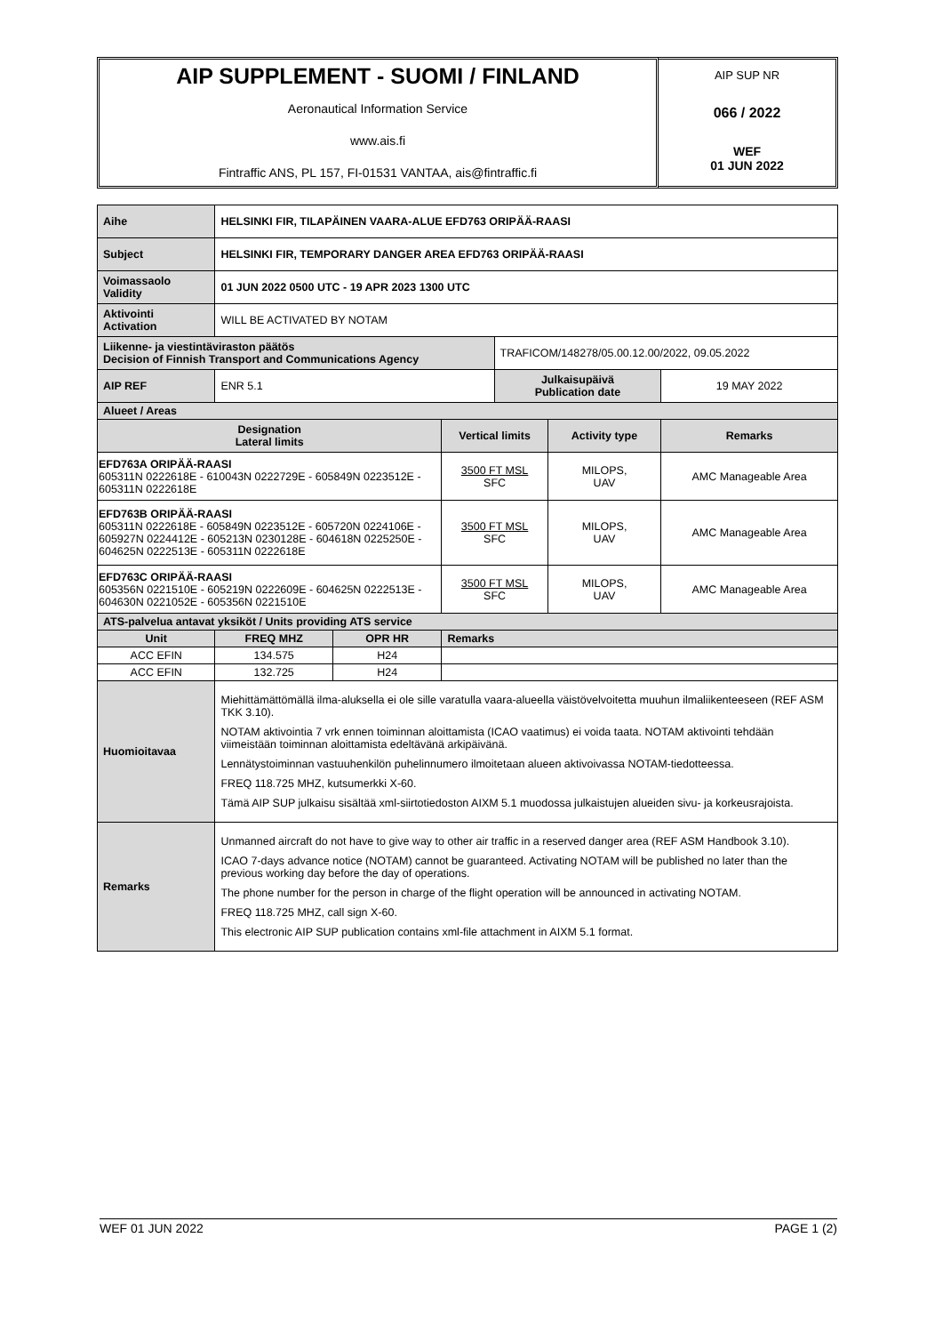AIP SUPPLEMENT - SUOMI / FINLAND
Aeronautical Information Service
www.ais.fi
Fintraffic ANS, PL 157, FI-01531 VANTAA, ais@fintraffic.fi
AIP SUP NR
066 / 2022
WEF
01 JUN 2022
| Aihe | HELSINKI FIR, TILAPÄINEN VAARA-ALUE EFD763 ORIPÄÄ-RAASI | | | | | |
| Subject | HELSINKI FIR, TEMPORARY DANGER AREA EFD763 ORIPÄÄ-RAASI | | | | | |
| Voimassaolo Validity | 01 JUN 2022 0500 UTC - 19 APR 2023 1300 UTC | | | | | |
| Aktivointi Activation | WILL BE ACTIVATED BY NOTAM | | | | | |
| Liikenne- ja viestintäviraston päätös Decision of Finnish Transport and Communications Agency | | | | TRAFICOM/148278/05.00.12.00/2022, 09.05.2022 | | |
| AIP REF | ENR 5.1 | | | Julkaisupäivä Publication date | | 19 MAY 2022 |
| Alueet / Areas | | | | | | |
| Designation Lateral limits | | | Vertical limits | | Activity type | Remarks |
| EFD763A ORIPÄÄ-RAASI 605311N 0222618E - 610043N 0222729E - 605849N 0223512E - 605311N 0222618E | | | 3500 FT MSL SFC | | MILOPS, UAV | AMC Manageable Area |
| EFD763B ORIPÄÄ-RAASI 605311N 0222618E - 605849N 0223512E - 605720N 0224106E - 605927N 0224412E - 605213N 0230128E - 604618N 0225250E - 604625N 0222513E - 605311N 0222618E | | | 3500 FT MSL SFC | | MILOPS, UAV | AMC Manageable Area |
| EFD763C ORIPÄÄ-RAASI 605356N 0221510E - 605219N 0222609E - 604625N 0222513E - 604630N 0221052E - 605356N 0221510E | | | 3500 FT MSL SFC | | MILOPS, UAV | AMC Manageable Area |
| ATS-palvelua antavat yksiköt / Units providing ATS service | | | | | | |
| Unit | FREQ MHZ | OPR HR | Remarks | | | |
| ACC EFIN | 134.575 | H24 | | | | |
| ACC EFIN | 132.725 | H24 | | | | |
| Huomioitavaa | Miehittämättömällä ilma-aluksella ei ole sille varatulla vaara-alueella väistövelvoitetta muuhun ilmaliikenteeseen (REF ASM TKK 3.10). NOTAM aktivointia 7 vrk ennen toiminnan aloittamista (ICAO vaatimus) ei voida taata. NOTAM aktivointi tehdään viimeistään toiminnan aloittamista edeltävänä arkipäivänä. Lennätystoiminnan vastuuhenkilön puhelinnumero ilmoitetaan alueen aktivoivassa NOTAM-tiedotteessa. FREQ 118.725 MHZ, kutsumerkki X-60. Tämä AIP SUP julkaisu sisältää xml-siirtotiedoston AIXM 5.1 muodossa julkaistujen alueiden sivu- ja korkeusrajoista. | | | | | |
| Remarks | Unmanned aircraft do not have to give way to other air traffic in a reserved danger area (REF ASM Handbook 3.10). ICAO 7-days advance notice (NOTAM) cannot be guaranteed. Activating NOTAM will be published no later than the previous working day before the day of operations. The phone number for the person in charge of the flight operation will be announced in activating NOTAM. FREQ 118.725 MHZ, call sign X-60. This electronic AIP SUP publication contains xml-file attachment in AIXM 5.1 format. | | | | | |
WEF 01 JUN 2022 PAGE 1 (2)